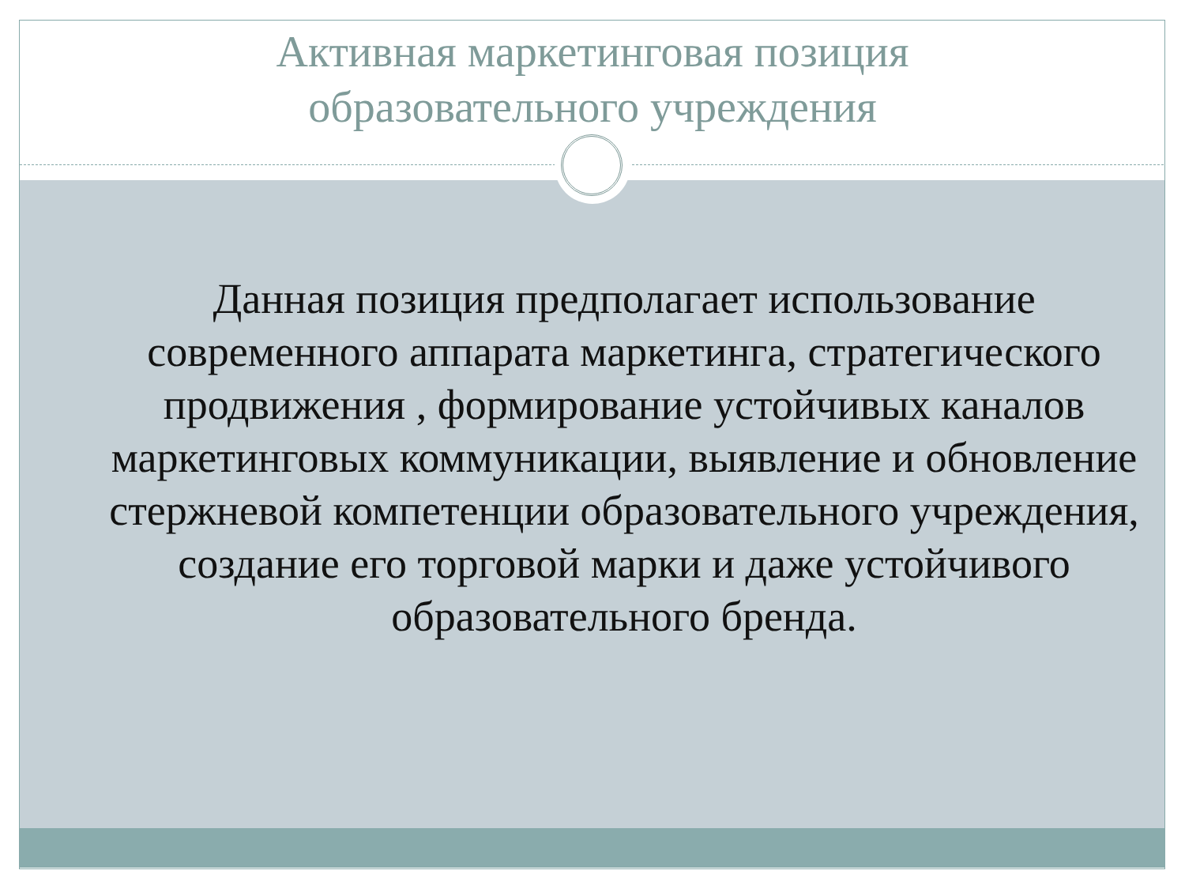Активная маркетинговая позиция
образовательного учреждения
Данная позиция предполагает использование современного аппарата маркетинга, стратегического продвижения , формирование устойчивых каналов маркетинговых коммуникации, выявление и обновление стержневой компетенции образовательного учреждения, создание его торговой марки и даже устойчивого образовательного бренда.